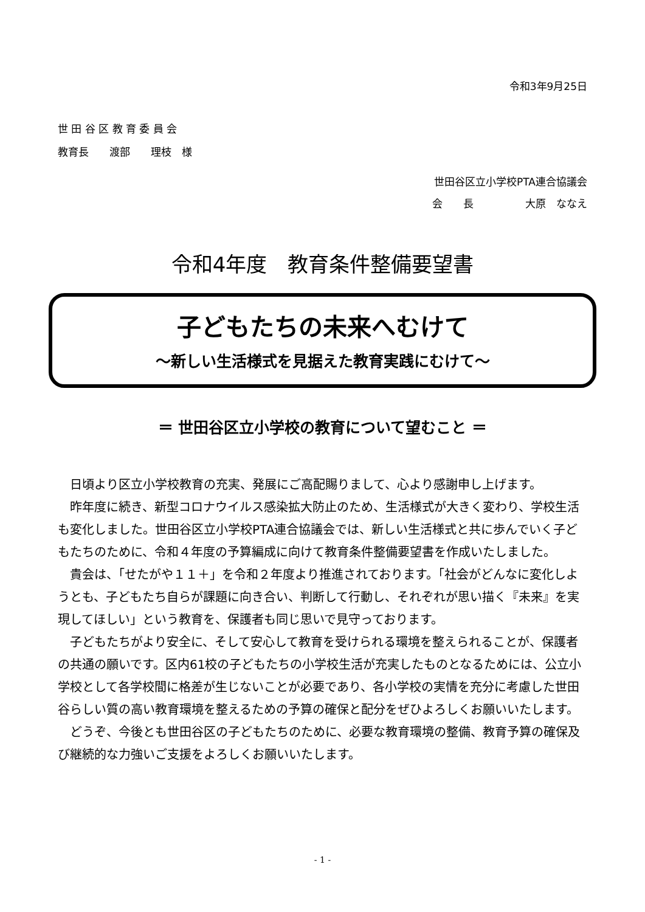令和3年9月25日
世 田 谷 区 教 育 委 員 会
教育長　　渡部　　理枝　様
世田谷区立小学校PTA連合協議会
会　　長　　　　　大原　ななえ
令和4年度　教育条件整備要望書
子どもたちの未来へむけて
～新しい生活様式を見据えた教育実践にむけて～
＝ 世田谷区立小学校の教育について望むこと ＝
日頃より区立小学校教育の充実、発展にご高配賜りまして、心より感謝申し上げます。
昨年度に続き、新型コロナウイルス感染拡大防止のため、生活様式が大きく変わり、学校生活も変化しました。世田谷区立小学校PTA連合協議会では、新しい生活様式と共に歩んでいく子どもたちのために、令和４年度の予算編成に向けて教育条件整備要望書を作成いたしました。
貴会は、「せたがや１１＋」を令和２年度より推進されております。「社会がどんなに変化しようとも、子どもたち自らが課題に向き合い、判断して行動し、それぞれが思い描く『未来』を実現してほしい」という教育を、保護者も同じ思いで見守っております。
子どもたちがより安全に、そして安心して教育を受けられる環境を整えられることが、保護者の共通の願いです。区内61校の子どもたちの小学校生活が充実したものとなるためには、公立小学校として各学校間に格差が生じないことが必要であり、各小学校の実情を充分に考慮した世田谷らしい質の高い教育環境を整えるための予算の確保と配分をぜひよろしくお願いいたします。
どうぞ、今後とも世田谷区の子どもたちのために、必要な教育環境の整備、教育予算の確保及び継続的な力強いご支援をよろしくお願いいたします。
- 1 -